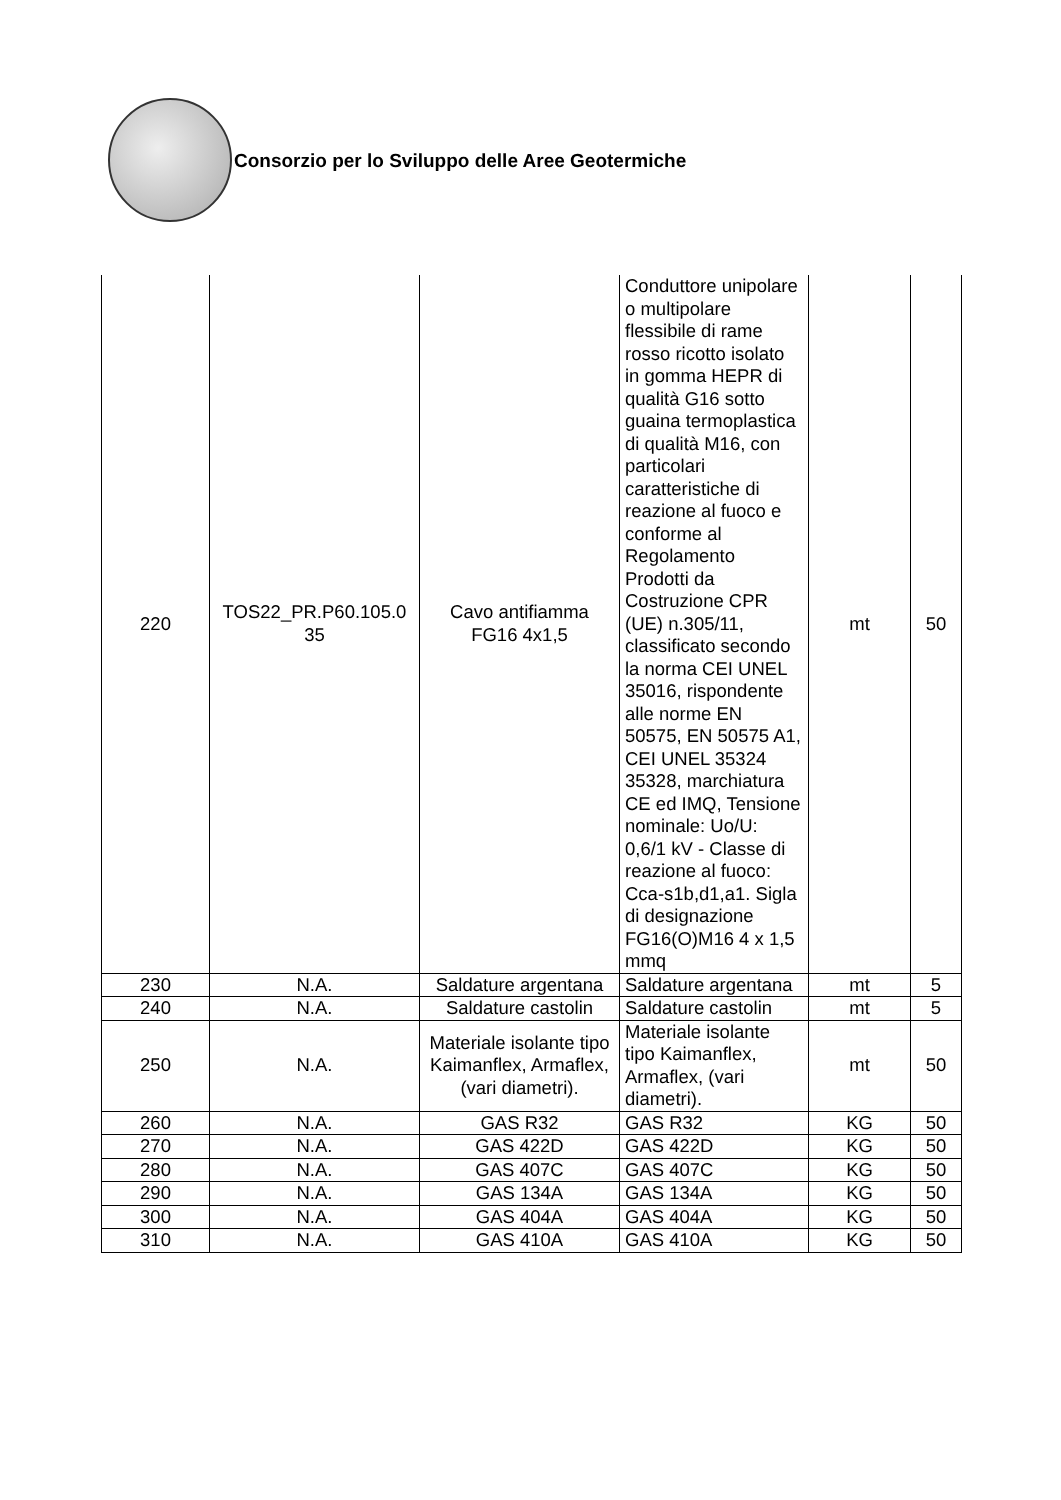Consorzio per lo Sviluppo delle Aree Geotermiche
| 220 | TOS22_PR.P60.105.0 35 | Cavo antifiamma FG16 4x1,5 | Conduttore unipolare o multipolare flessibile di rame rosso ricotto isolato in gomma HEPR di qualità G16 sotto guaina termoplastica di qualità M16, con particolari caratteristiche di reazione al fuoco e conforme al Regolamento Prodotti da Costruzione CPR (UE) n.305/11, classificato secondo la norma CEI UNEL 35016, rispondente alle norme EN 50575, EN 50575 A1, CEI UNEL 35324 35328, marchiatura CE ed IMQ, Tensione nominale: Uo/U: 0,6/1 kV - Classe di reazione al fuoco: Cca-s1b,d1,a1. Sigla di designazione FG16(O)M16 4 x 1,5 mmq | mt | 50 |
| 230 | N.A. | Saldature argentana | Saldature argentana | mt | 5 |
| 240 | N.A. | Saldature castolin | Saldature castolin | mt | 5 |
| 250 | N.A. | Materiale isolante tipo Kaimanflex, Armaflex, (vari diametri). | Materiale isolante tipo Kaimanflex, Armaflex, (vari diametri). | mt | 50 |
| 260 | N.A. | GAS R32 | GAS R32 | KG | 50 |
| 270 | N.A. | GAS 422D | GAS 422D | KG | 50 |
| 280 | N.A. | GAS 407C | GAS 407C | KG | 50 |
| 290 | N.A. | GAS 134A | GAS 134A | KG | 50 |
| 300 | N.A. | GAS 404A | GAS 404A | KG | 50 |
| 310 | N.A. | GAS 410A | GAS 410A | KG | 50 |